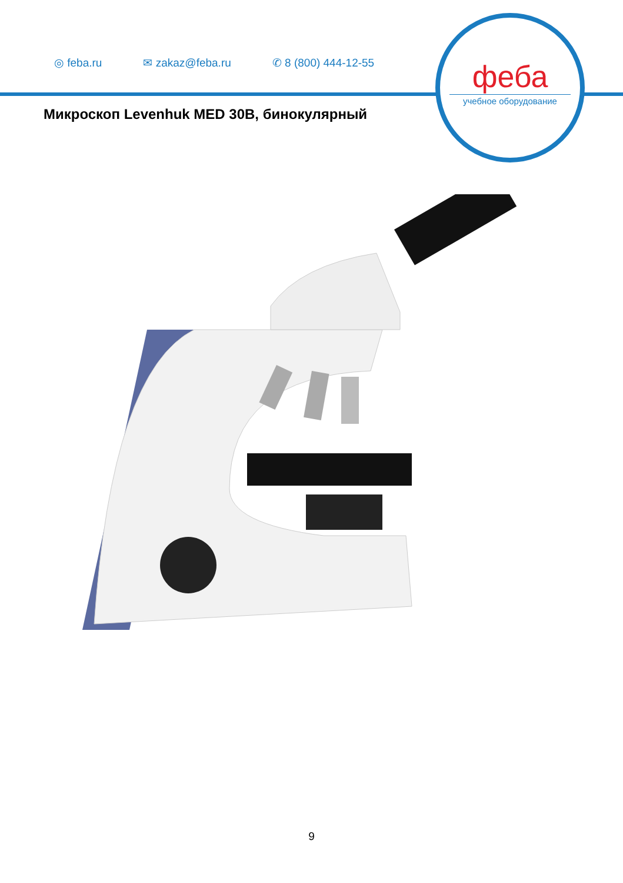◎ feba.ru ✉ zakaz@feba.ru ✆ 8 (800) 444-12-55
феба
учебное оборудование
Микроскоп Levenhuk MED 30B, бинокулярный
9